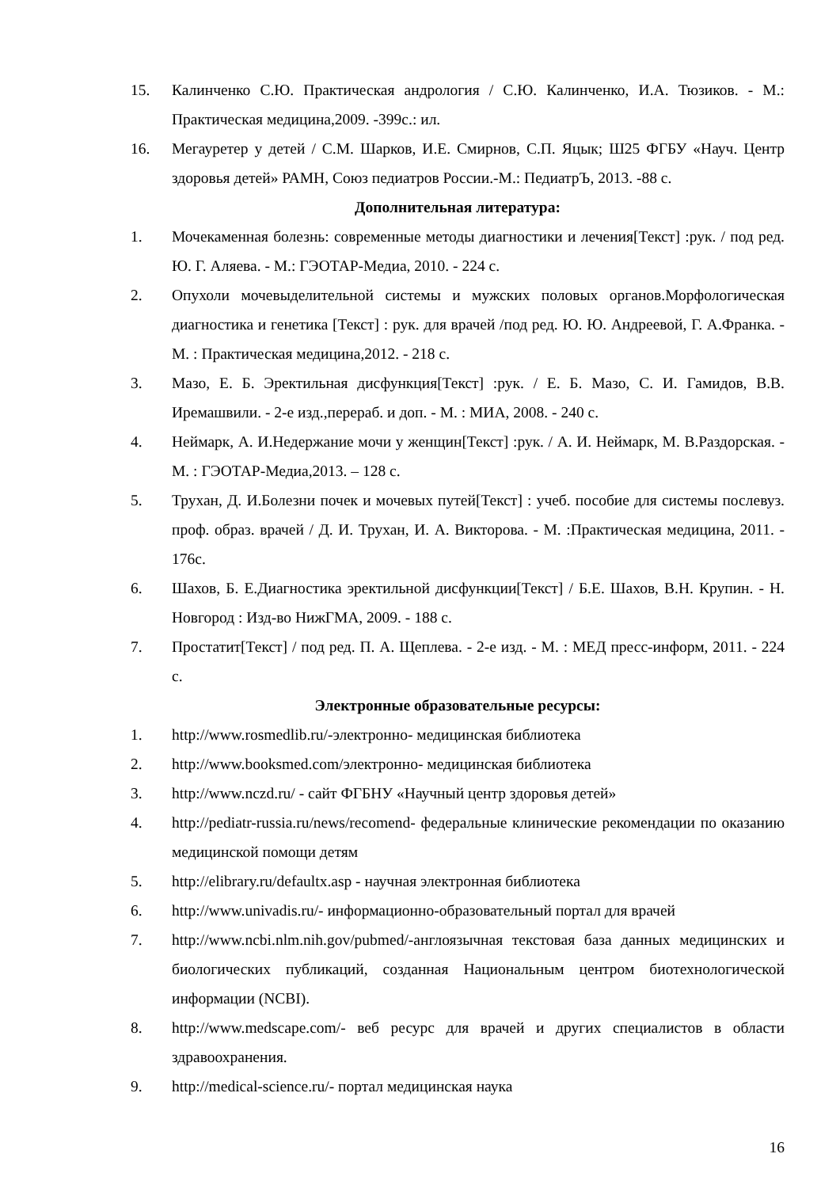15. Калинченко С.Ю. Практическая андрология / С.Ю. Калинченко, И.А. Тюзиков. - М.: Практическая медицина,2009. -399с.: ил.
16. Мегауретер у детей / С.М. Шарков, И.Е. Смирнов, С.П. Яцык; Ш25 ФГБУ «Науч. Центр здоровья детей» РАМН, Союз педиатров России.-М.: ПедиатрЪ, 2013. -88 с.
Дополнительная литература:
1. Мочекаменная болезнь: современные методы диагностики и лечения[Текст] :рук. / под ред. Ю. Г. Аляева. - М.: ГЭОТАР-Медиа, 2010. - 224 с.
2. Опухоли мочевыделительной системы и мужских половых органов.Морфологическая диагностика и генетика [Текст] : рук. для врачей /под ред. Ю. Ю. Андреевой, Г. А.Франка. - М. : Практическая медицина,2012. - 218 с.
3. Мазо, Е. Б. Эректильная дисфункция[Текст] :рук. / Е. Б. Мазо, С. И. Гамидов, В.В. Иремашвили. - 2-е изд.,перераб. и доп. - М. : МИА, 2008. - 240 с.
4. Неймарк, А. И.Недержание мочи у женщин[Текст] :рук. / А. И. Неймарк, М. В.Раздорская. - М. : ГЭОТАР-Медиа,2013. – 128 с.
5. Трухан, Д. И.Болезни почек и мочевых путей[Текст] : учеб. пособие для системы послевуз. проф. образ. врачей / Д. И. Трухан, И. А. Викторова. - М. :Практическая медицина, 2011. - 176с.
6. Шахов, Б. Е.Диагностика эректильной дисфункции[Текст] / Б.Е. Шахов, В.Н. Крупин. - Н. Новгород : Изд-во НижГМА, 2009. - 188 с.
7. Простатит[Текст] / под ред. П. А. Щеплева. - 2-е изд. - М. : МЕД пресс-информ, 2011. - 224 с.
Электронные образовательные ресурсы:
1. http://www.rosmedlib.ru/-электронно- медицинская библиотека
2. http://www.booksmed.com/электронно- медицинская библиотека
3. http://www.nczd.ru/ - сайт ФГБНУ «Научный центр здоровья детей»
4. http://pediatr-russia.ru/news/recomend- федеральные клинические рекомендации по оказанию медицинской помощи детям
5. http://elibrary.ru/defaultx.asp - научная электронная библиотека
6. http://www.univadis.ru/- информационно-образовательный портал для врачей
7. http://www.ncbi.nlm.nih.gov/pubmed/-англоязычная текстовая база данных медицинских и биологических публикаций, созданная Национальным центром биотехнологической информации (NCBI).
8. http://www.medscape.com/- веб ресурс для врачей и других специалистов в области здравоохранения.
9. http://medical-science.ru/- портал медицинская наука
16